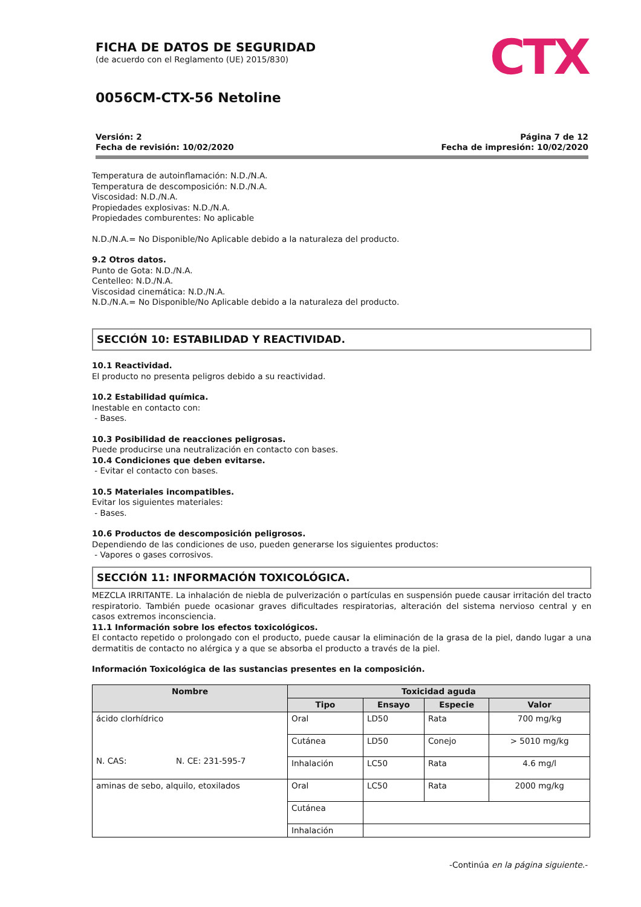FICHA DE DATOS DE SEGURIDAD
(de acuerdo con el Reglamento (UE) 2015/830)
CTX
0056CM-CTX-56 Netoline
Versión: 2
Fecha de revisión: 10/02/2020
Página 7 de 12
Fecha de impresión: 10/02/2020
Temperatura de autoinflamación: N.D./N.A.
Temperatura de descomposición: N.D./N.A.
Viscosidad: N.D./N.A.
Propiedades explosivas: N.D./N.A.
Propiedades comburentes: No aplicable
N.D./N.A.= No Disponible/No Aplicable debido a la naturaleza del producto.
9.2 Otros datos.
Punto de Gota: N.D./N.A.
Centelleo: N.D./N.A.
Viscosidad cinemática: N.D./N.A.
N.D./N.A.= No Disponible/No Aplicable debido a la naturaleza del producto.
SECCIÓN 10: ESTABILIDAD Y REACTIVIDAD.
10.1 Reactividad.
El producto no presenta peligros debido a su reactividad.
10.2 Estabilidad química.
Inestable en contacto con:
- Bases.
10.3 Posibilidad de reacciones peligrosas.
Puede producirse una neutralización en contacto con bases.
10.4 Condiciones que deben evitarse.
- Evitar el contacto con bases.
10.5 Materiales incompatibles.
Evitar los siguientes materiales:
- Bases.
10.6 Productos de descomposición peligrosos.
Dependiendo de las condiciones de uso, pueden generarse los siguientes productos:
- Vapores o gases corrosivos.
SECCIÓN 11: INFORMACIÓN TOXICOLÓGICA.
MEZCLA IRRITANTE. La inhalación de niebla de pulverización o partículas en suspensión puede causar irritación del tracto respiratorio. También puede ocasionar graves dificultades respiratorias, alteración del sistema nervioso central y en casos extremos inconsciencia.
11.1 Información sobre los efectos toxicológicos.
El contacto repetido o prolongado con el producto, puede causar la eliminación de la grasa de la piel, dando lugar a una dermatitis de contacto no alérgica y a que se absorba el producto a través de la piel.
Información Toxicológica de las sustancias presentes en la composición.
| Nombre | Toxicidad aguda | | | |
| --- | --- | --- | --- | --- |
| | Tipo | Ensayo | Especie | Valor |
| ácido clorhídrico N. CAS: N. CE: 231-595-7 | Oral | LD50 | Rata | 700 mg/kg |
| | Cutánea | LD50 | Conejo | > 5010 mg/kg |
| | Inhalación | LC50 | Rata | 4.6 mg/l |
| aminas de sebo, alquilo, etoxilados | Oral | LC50 | Rata | 2000 mg/kg |
| | Cutánea | | | |
| | Inhalación | | | |
-Continúa en la página siguiente.-